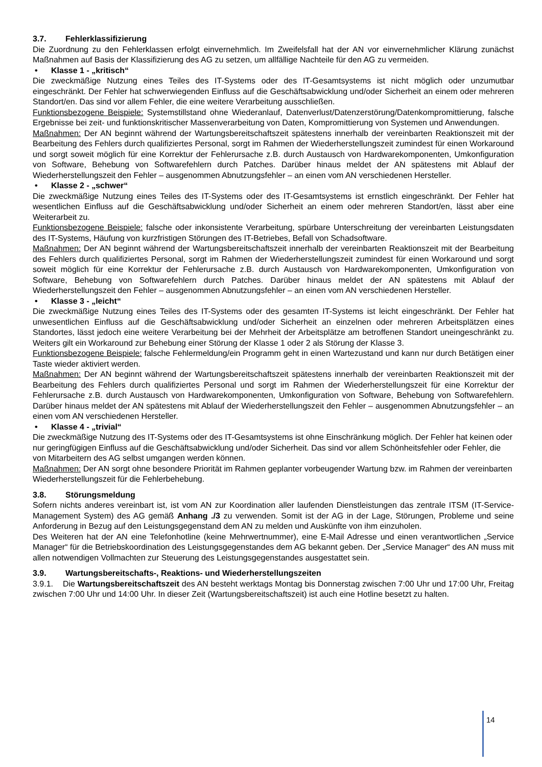3.7. Fehlerklassifizierung
Die Zuordnung zu den Fehlerklassen erfolgt einvernehmlich. Im Zweifelsfall hat der AN vor einvernehmlicher Klärung zunächst Maßnahmen auf Basis der Klassifizierung des AG zu setzen, um allfällige Nachteile für den AG zu vermeiden.
• Klasse 1 - „kritisch“
Die zweckmäßige Nutzung eines Teiles des IT-Systems oder des IT-Gesamtsystems ist nicht möglich oder unzumutbar eingeschränkt. Der Fehler hat schwerwiegenden Einfluss auf die Geschäftsabwicklung und/oder Sicherheit an einem oder mehreren Standort/en. Das sind vor allem Fehler, die eine weitere Verarbeitung ausschließen.
Funktionsbezogene Beispiele: Systemstillstand ohne Wiederanlauf, Datenverlust/Datenzerstörung/Datenkompromittierung, falsche Ergebnisse bei zeit- und funktionskritischer Massenverarbeitung von Daten, Kompromittierung von Systemen und Anwendungen.
Maßnahmen: Der AN beginnt während der Wartungsbereitschaftszeit spätestens innerhalb der vereinbarten Reaktionszeit mit der Bearbeitung des Fehlers durch qualifiziertes Personal, sorgt im Rahmen der Wiederherstellungszeit zumindest für einen Workaround und sorgt soweit möglich für eine Korrektur der Fehlerursache z.B. durch Austausch von Hardwarekomponenten, Umkonfiguration von Software, Behebung von Softwarefehlern durch Patches. Darüber hinaus meldet der AN spätestens mit Ablauf der Wiederherstellungszeit den Fehler – ausgenommen Abnutzungsfehler – an einen vom AN verschiedenen Hersteller.
• Klasse 2 - „schwer“
Die zweckmäßige Nutzung eines Teiles des IT-Systems oder des IT-Gesamtsystems ist ernstlich eingeschränkt. Der Fehler hat wesentlichen Einfluss auf die Geschäftsabwicklung und/oder Sicherheit an einem oder mehreren Standort/en, lässt aber eine Weiterarbeit zu.
Funktionsbezogene Beispiele: falsche oder inkonsistente Verarbeitung, spürbare Unterschreitung der vereinbarten Leistungsdaten des IT-Systems, Häufung von kurzfristigen Störungen des IT-Betriebes, Befall von Schadsoftware.
Maßnahmen: Der AN beginnt während der Wartungsbereitschaftszeit innerhalb der vereinbarten Reaktionszeit mit der Bearbeitung des Fehlers durch qualifiziertes Personal, sorgt im Rahmen der Wiederherstellungszeit zumindest für einen Workaround und sorgt soweit möglich für eine Korrektur der Fehlerursache z.B. durch Austausch von Hardwarekomponenten, Umkonfiguration von Software, Behebung von Softwarefehlern durch Patches. Darüber hinaus meldet der AN spätestens mit Ablauf der Wiederherstellungszeit den Fehler – ausgenommen Abnutzungsfehler – an einen vom AN verschiedenen Hersteller.
• Klasse 3 - „leicht“
Die zweckmäßige Nutzung eines Teiles des IT-Systems oder des gesamten IT-Systems ist leicht eingeschränkt. Der Fehler hat unwesentlichen Einfluss auf die Geschäftsabwicklung und/oder Sicherheit an einzelnen oder mehreren Arbeitsplätzen eines Standortes, lässt jedoch eine weitere Verarbeitung bei der Mehrheit der Arbeitsplätze am betroffenen Standort uneingeschränkt zu. Weiters gilt ein Workaround zur Behebung einer Störung der Klasse 1 oder 2 als Störung der Klasse 3.
Funktionsbezogene Beispiele: falsche Fehlermeldung/ein Programm geht in einen Wartezustand und kann nur durch Betätigen einer Taste wieder aktiviert werden.
Maßnahmen: Der AN beginnt während der Wartungsbereitschaftszeit spätestens innerhalb der vereinbarten Reaktionszeit mit der Bearbeitung des Fehlers durch qualifiziertes Personal und sorgt im Rahmen der Wiederherstellungszeit für eine Korrektur der Fehlerursache z.B. durch Austausch von Hardwarekomponenten, Umkonfiguration von Software, Behebung von Softwarefehlern. Darüber hinaus meldet der AN spätestens mit Ablauf der Wiederherstellungszeit den Fehler – ausgenommen Abnutzungsfehler – an einen vom AN verschiedenen Hersteller.
• Klasse 4 - „trivial“
Die zweckmäßige Nutzung des IT-Systems oder des IT-Gesamtsystems ist ohne Einschränkung möglich. Der Fehler hat keinen oder nur geringfügigen Einfluss auf die Geschäftsabwicklung und/oder Sicherheit. Das sind vor allem Schönheitsfehler oder Fehler, die von Mitarbeitern des AG selbst umgangen werden können.
Maßnahmen: Der AN sorgt ohne besondere Priorität im Rahmen geplanter vorbeugender Wartung bzw. im Rahmen der vereinbarten Wiederherstellungszeit für die Fehlerbehebung.
3.8. Störungsmeldung
Sofern nichts anderes vereinbart ist, ist vom AN zur Koordination aller laufenden Dienstleistungen das zentrale ITSM (IT-Service-Management System) des AG gemäß Anhang ./3 zu verwenden. Somit ist der AG in der Lage, Störungen, Probleme und seine Anforderung in Bezug auf den Leistungsgegenstand dem AN zu melden und Auskünfte von ihm einzuholen.
Des Weiteren hat der AN eine Telefonhotline (keine Mehrwertnummer), eine E-Mail Adresse und einen verantwortlichen „Service Manager“ für die Betriebskoordination des Leistungsgegenstandes dem AG bekannt geben. Der „Service Manager“ des AN muss mit allen notwendigen Vollmachten zur Steuerung des Leistungsgegenstandes ausgestattet sein.
3.9. Wartungsbereitschafts-, Reaktions- und Wiederherstellungszeiten
3.9.1. Die Wartungsbereitschaftszeit des AN besteht werktags Montag bis Donnerstag zwischen 7:00 Uhr und 17:00 Uhr, Freitag zwischen 7:00 Uhr und 14:00 Uhr. In dieser Zeit (Wartungsbereitschaftszeit) ist auch eine Hotline besetzt zu halten.
14